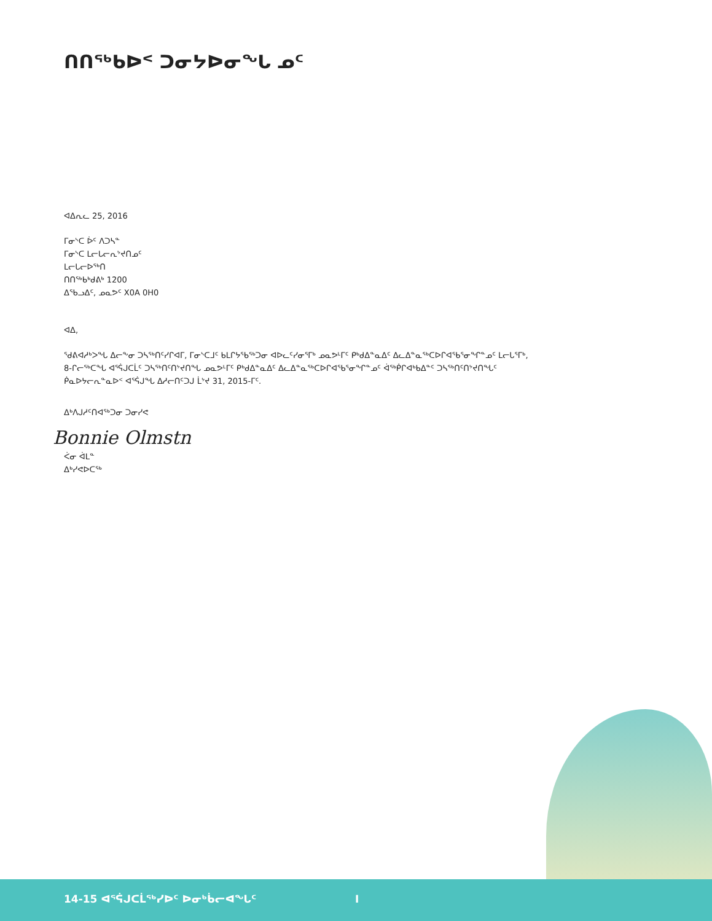ᑎᑎᖅᑲᐅᑉ ᑐᓂᔭᐅᓂᖓ ᓄᑦ
ᐊᐃᕆᓚ 25, 2016
ᒥᓂᔅᑕ ᐆᑦ ᐱᑐᓴᓐ
ᒥᓂᔅᑕ ᒪᓕᒐᓕᕆᔾᔪᑎᓄᑦ
ᒪᓕᒐᓕᐅᖅᑎ
ᑎᑎᖅᑲᒃᑯᕕᒃ 1200
ᐃᖃᓗᐃᑦ, ᓄᓇᕗᑦ X0A 0H0
ᐊᐃ,
ᖁᕕᐊᓱᒃᐳᖓ ᐃᓕᖕᓂ ᑐᓴᖅᑎᑦᓯᒋᐊᒥ, ᒥᓂᔅᑕᒧᑦ ᑲᒪᒋᔭᖃᖅᑐᓂ ᐊᐅᓚᑦᓯᓂᕐᒥᒃ ᓄᓇᕗᒻᒥᑦ ᑭᒃᑯᐃᓐᓇᐃᑦ ᐃᓚᐃᓐᓇᖅᑕᐅᒋᐊᖃᕐᓂᖏᓐᓄᑦ ᒪᓕᒐᕐᒥᒃ,
8-ᒋᓕᖅᑕᖓ ᐊᕐᕌᒍᑕᒫᑦ ᑐᓴᖅᑎᑦᑎᔾᔪᑎᖓ ᓄᓇᕗᒻᒥᑦ ᑭᒃᑯᐃᓐᓇᐃᑦ ᐃᓚᐃᓐᓇᖅᑕᐅᒋᐊᖃᕐᓂᖏᓐᓄᑦ ᐋᖅᑮᒋᐊᒃᑲᐃᓐᑦ ᑐᓴᖅᑎᑦᑎᔾᔪᑎᖓᑦ
ᑮᓇᐅᔭᓕᕆᓐᓇᐅᑉ ᐊᕐᕌᒍᖓ ᐃᓱᓕᑎᑦᑐᒍ ᒫᔾᔪ 31, 2015-ᒥᑦ.
ᐃᒃᐱᒍᓱᑦᑎᐊᖅᑐᓂ ᑐᓂᓯᕙ
Bonnie Olmstn
ᐹᓂ ᐋᒪᓐ
ᐃᒃᓯᕙᐅᑕᖅ
14-15 ᐊᕐᕌᒍᑕᒫᖅᓯᐅᑦ ᐅᓂᒃᑳᓕᐊᖓᑦ I